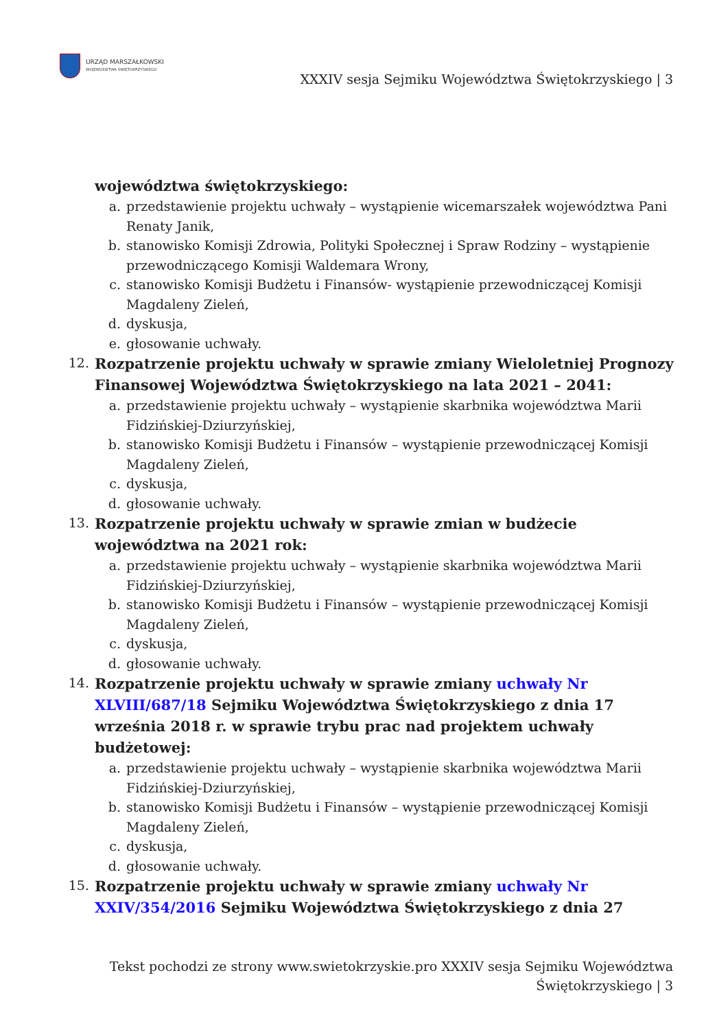URZĄD MARSZAŁKOWSKI
WOJEWÓDZTWA ŚWIĘTOKRZYSKIEGO
XXXIV sesja Sejmiku Województwa Świętokrzyskiego | 3
województwa świętokrzyskiego:
a. przedstawienie projektu uchwały – wystąpienie wicemarszałek województwa Pani Renaty Janik,
b. stanowisko Komisji Zdrowia, Polityki Społecznej i Spraw Rodziny – wystąpienie przewodniczącego Komisji Waldemara Wrony,
c. stanowisko Komisji Budżetu i Finansów- wystąpienie przewodniczącej Komisji Magdaleny Zieleń,
d. dyskusja,
e. głosowanie uchwały.
12.
Rozpatrzenie projektu uchwały w sprawie zmiany Wieloletniej Prognozy Finansowej Województwa Świętokrzyskiego na lata 2021 – 2041:
a. przedstawienie projektu uchwały – wystąpienie skarbnika województwa Marii Fidzińskiej-Dziurzyńskiej,
b. stanowisko Komisji Budżetu i Finansów – wystąpienie przewodniczącej Komisji Magdaleny Zieleń,
c. dyskusja,
d. głosowanie uchwały.
13.
Rozpatrzenie projektu uchwały w sprawie zmian w budżecie
województwa na 2021 rok:
a. przedstawienie projektu uchwały – wystąpienie skarbnika województwa Marii Fidzińskiej-Dziurzyńskiej,
b. stanowisko Komisji Budżetu i Finansów – wystąpienie przewodniczącej Komisji Magdaleny Zieleń,
c. dyskusja,
d. głosowanie uchwały.
14.
Rozpatrzenie projektu uchwały w sprawie zmiany uchwały Nr
XLVIII/687/18 Sejmiku Województwa Świętokrzyskiego z dnia 17
września 2018 r. w sprawie trybu prac nad projektem uchwały
budżetowej:
a. przedstawienie projektu uchwały – wystąpienie skarbnika województwa Marii Fidzińskiej-Dziurzyńskiej,
b. stanowisko Komisji Budżetu i Finansów – wystąpienie przewodniczącej Komisji Magdaleny Zieleń,
c. dyskusja,
d. głosowanie uchwały.
15.
Rozpatrzenie projektu uchwały w sprawie zmiany uchwały Nr
XXIV/354/2016 Sejmiku Województwa Świętokrzyskiego z dnia 27
Tekst pochodzi ze strony www.swietokrzyskie.pro XXXIV sesja Sejmiku Województwa Świętokrzyskiego | 3